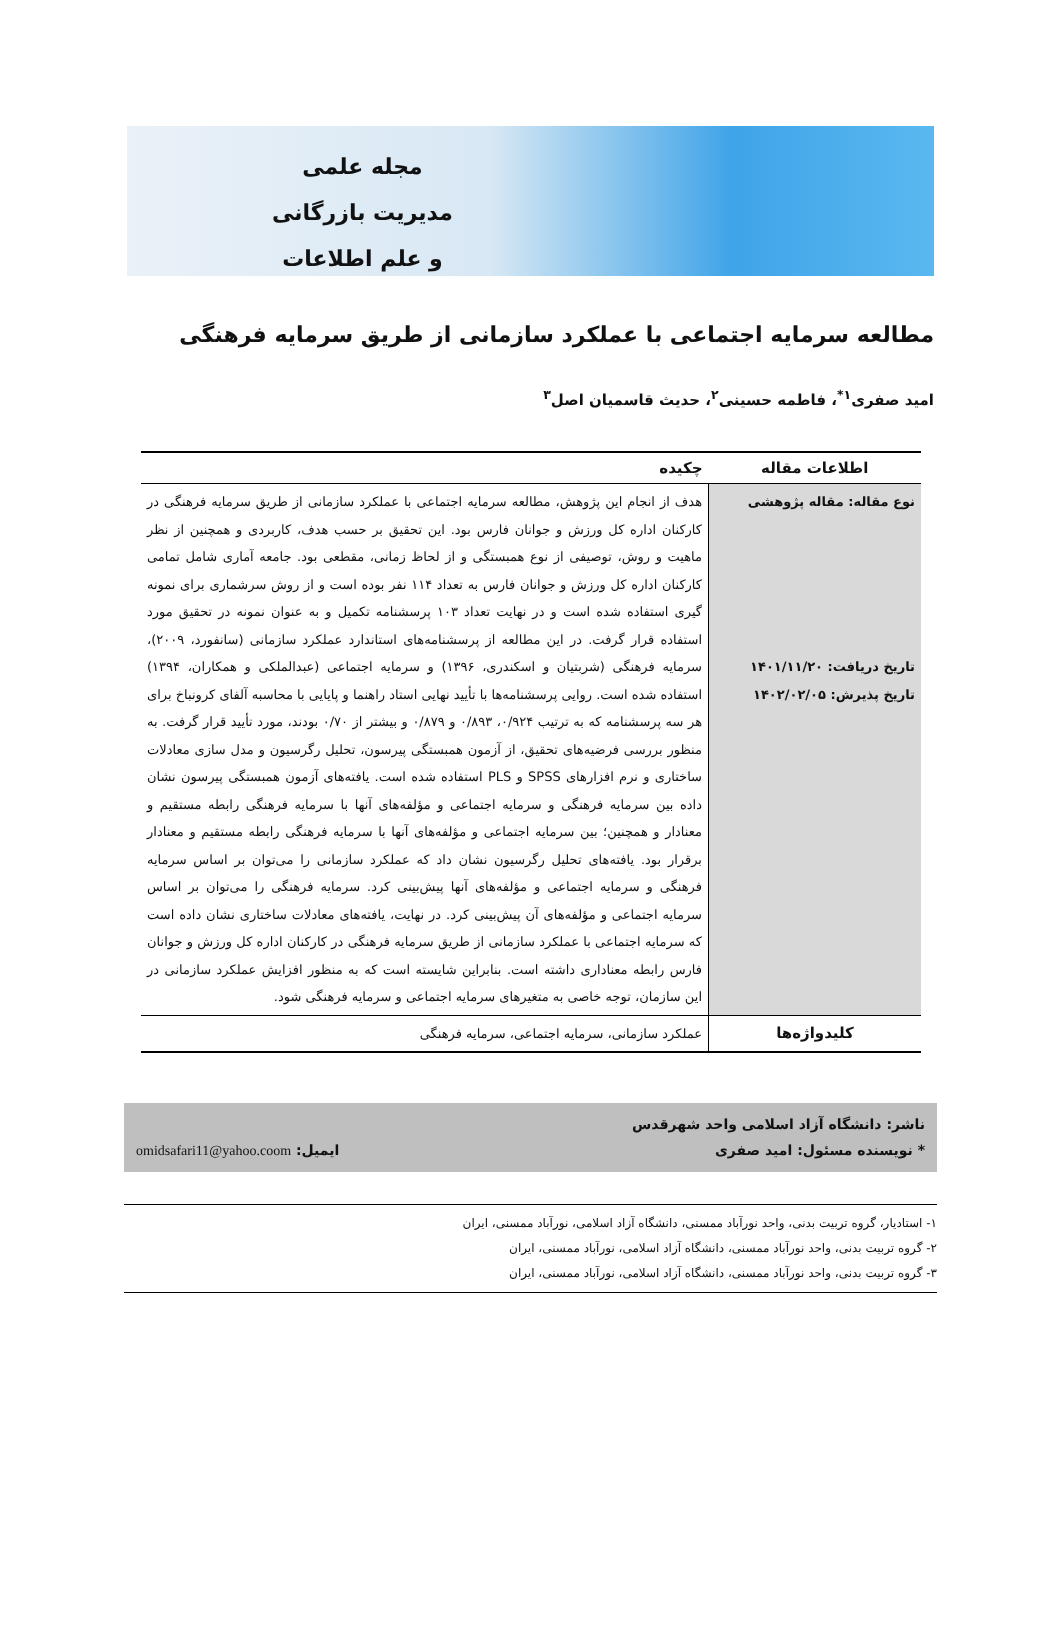مجله علمی
مدیریت بازرگانی
و علم اطلاعات
مطالعه سرمایه اجتماعی با عملکرد سازمانی از طریق سرمایه فرهنگی
امید صفری<sup>۱*</sup>، فاطمه حسینی<sup>۲</sup>، حدیث قاسمیان اصل<sup>۳</sup>
| اطلاعات مقاله | چکیده |
| --- | --- |
| نوع مقاله: مقاله پژوهشی تاریخ دریافت: ۱۴۰۱/۱۱/۲۰ تاریخ پذیرش: ۱۴۰۲/۰۲/۰۵ | هدف از انجام این پژوهش، مطالعه سرمایه اجتماعی با عملکرد سازمانی از طریق سرمایه فرهنگی در کارکنان اداره کل ورزش و جوانان فارس بود. این تحقیق بر حسب هدف، کاربردی و همچنین از نظر ماهیت و روش، توصیفی از نوع همبستگی و از لحاظ زمانی، مقطعی بود. جامعه آماری شامل تمامی کارکنان اداره کل ورزش و جوانان فارس به تعداد ۱۱۴ نفر بوده است و از روش سرشماری برای نمونه گیری استفاده شده است و در نهایت تعداد ۱۰۳ پرسشنامه تکمیل و به عنوان نمونه در تحقیق مورد استفاده قرار گرفت. در این مطالعه از پرسشنامه‌های استاندارد عملکرد سازمانی (سانفورد، ۲۰۰۹)، سرمایه فرهنگی (شربتیان و اسکندری، ۱۳۹۶) و سرمایه اجتماعی (عبدالملکی و همکاران، ۱۳۹۴) استفاده شده است. روایی پرسشنامه‌ها با تأیید نهایی استاد راهنما و پایایی با محاسبه آلفای کرونباخ برای هر سه پرسشنامه که به ترتیب ۰/۹۲۴، ۰/۸۹۳ و ۰/۸۷۹ و بیشتر از ۰/۷۰ بودند، مورد تأیید قرار گرفت. به منظور بررسی فرضیه‌های تحقیق، از آزمون همبستگی پیرسون، تحلیل رگرسیون و مدل سازی معادلات ساختاری و نرم افزارهای SPSS و PLS استفاده شده است. یافته‌های آزمون همبستگی پیرسون نشان داده بین سرمایه فرهنگی و سرمایه اجتماعی و مؤلفه‌های آنها با سرمایه فرهنگی رابطه مستقیم و معنادار و همچنین؛ بین سرمایه اجتماعی و مؤلفه‌های آنها با سرمایه فرهنگی رابطه مستقیم و معنادار برقرار بود. یافته‌های تحلیل رگرسیون نشان داد که عملکرد سازمانی را می‌توان بر اساس سرمایه فرهنگی و سرمایه اجتماعی و مؤلفه‌های آنها پیش‌بینی کرد. سرمایه فرهنگی را می‌توان بر اساس سرمایه اجتماعی و مؤلفه‌های آن پیش‌بینی کرد. در نهایت، یافته‌های معادلات ساختاری نشان داده است که سرمایه اجتماعی با عملکرد سازمانی از طریق سرمایه فرهنگی در کارکنان اداره کل ورزش و جوانان فارس رابطه معناداری داشته است. بنابراین شایسته است که به منظور افزایش عملکرد سازمانی در این سازمان، توجه خاصی به متغیرهای سرمایه اجتماعی و سرمایه فرهنگی شود. |
| کلیدواژه‌ها | عملکرد سازمانی، سرمایه اجتماعی، سرمایه فرهنگی |
ناشر: دانشگاه آزاد اسلامی واحد شهرقدس
* نویسنده مسئول: امید صفری ایمیل: omidsafari11@yahoo.coom
۱- استادیار، گروه تربیت بدنی، واحد نورآباد ممسنی، دانشگاه آزاد اسلامی، نورآباد ممسنی، ایران
۲- گروه تربیت بدنی، واحد نورآباد ممسنی، دانشگاه آزاد اسلامی، نورآباد ممسنی، ایران
۳- گروه تربیت بدنی، واحد نورآباد ممسنی، دانشگاه آزاد اسلامی، نورآباد ممسنی، ایران